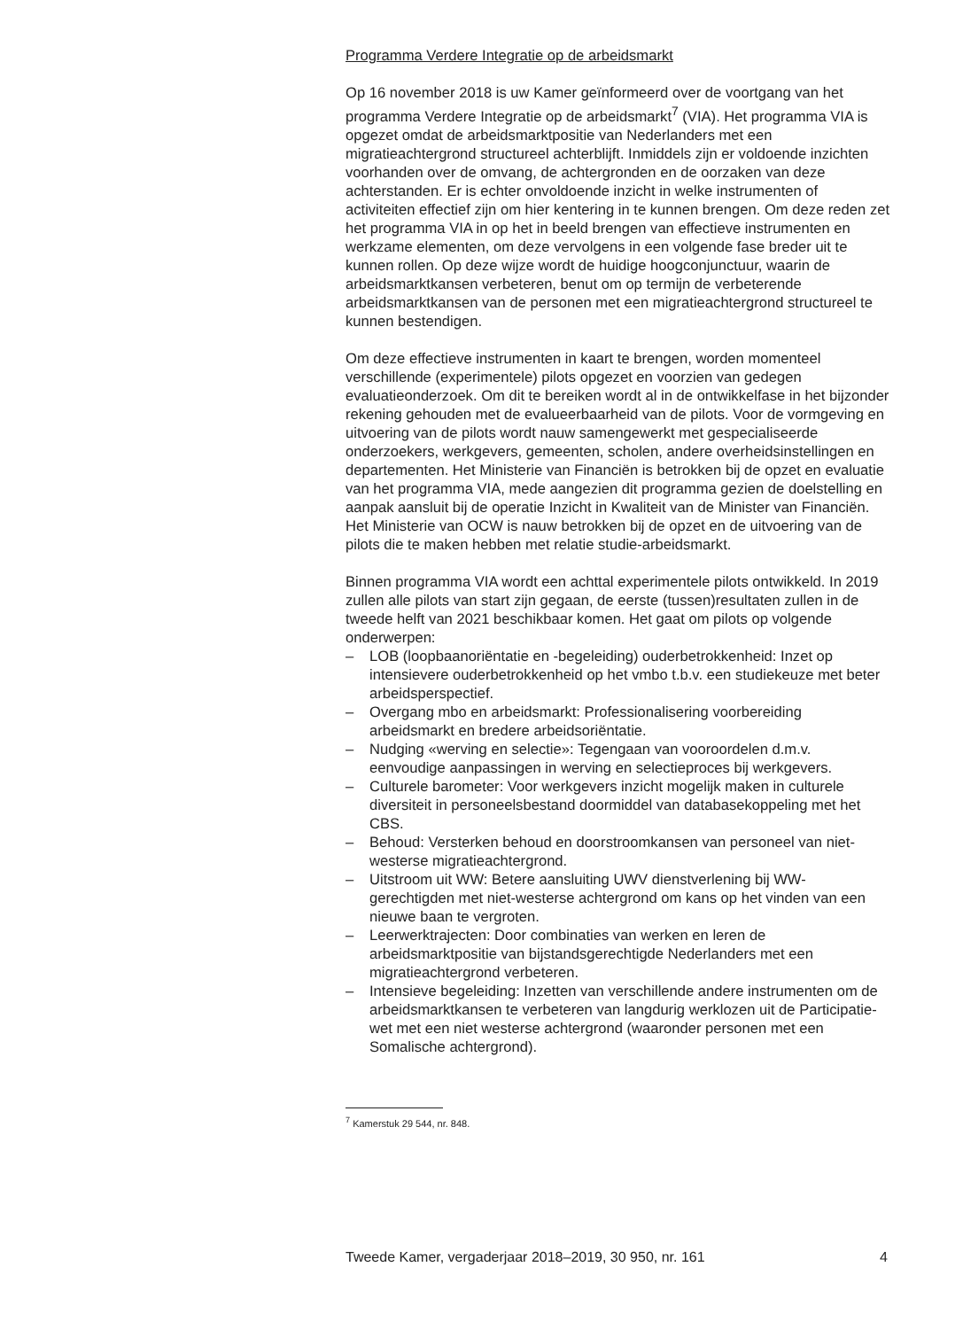Programma Verdere Integratie op de arbeidsmarkt
Op 16 november 2018 is uw Kamer geïnformeerd over de voortgang van het programma Verdere Integratie op de arbeidsmarkt<sup>7</sup> (VIA). Het programma VIA is opgezet omdat de arbeidsmarktpositie van Nederlanders met een migratieachtergrond structureel achterblijft. Inmiddels zijn er voldoende inzichten voorhanden over de omvang, de achtergronden en de oorzaken van deze achterstanden. Er is echter onvoldoende inzicht in welke instrumenten of activiteiten effectief zijn om hier kentering in te kunnen brengen. Om deze reden zet het programma VIA in op het in beeld brengen van effectieve instrumenten en werkzame elementen, om deze vervolgens in een volgende fase breder uit te kunnen rollen. Op deze wijze wordt de huidige hoogconjunctuur, waarin de arbeidsmarktkansen verbeteren, benut om op termijn de verbeterende arbeidsmarktkansen van de personen met een migratieachtergrond structureel te kunnen bestendigen.
Om deze effectieve instrumenten in kaart te brengen, worden momenteel verschillende (experimentele) pilots opgezet en voorzien van gedegen evaluatieonderzoek. Om dit te bereiken wordt al in de ontwikkelfase in het bijzonder rekening gehouden met de evalueerbaarheid van de pilots. Voor de vormgeving en uitvoering van de pilots wordt nauw samengewerkt met gespecialiseerde onderzoekers, werkgevers, gemeenten, scholen, andere overheidsinstellingen en departementen. Het Ministerie van Financiën is betrokken bij de opzet en evaluatie van het programma VIA, mede aangezien dit programma gezien de doelstelling en aanpak aansluit bij de operatie Inzicht in Kwaliteit van de Minister van Financiën. Het Ministerie van OCW is nauw betrokken bij de opzet en de uitvoering van de pilots die te maken hebben met relatie studie-arbeidsmarkt.
Binnen programma VIA wordt een achttal experimentele pilots ontwikkeld. In 2019 zullen alle pilots van start zijn gegaan, de eerste (tussen)resultaten zullen in de tweede helft van 2021 beschikbaar komen. Het gaat om pilots op volgende onderwerpen:
– LOB (loopbaanoriëntatie en -begeleiding) ouderbetrokkenheid: Inzet op intensievere ouderbetrokkenheid op het vmbo t.b.v. een studiekeuze met beter arbeidsperspectief.
– Overgang mbo en arbeidsmarkt: Professionalisering voorbereiding arbeidsmarkt en bredere arbeidsoriëntatie.
– Nudging «werving en selectie»: Tegengaan van vooroordelen d.m.v. eenvoudige aanpassingen in werving en selectieproces bij werkgevers.
– Culturele barometer: Voor werkgevers inzicht mogelijk maken in culturele diversiteit in personeelsbestand doormiddel van databasekoppeling met het CBS.
– Behoud: Versterken behoud en doorstroomkansen van personeel van niet-westerse migratieachtergrond.
– Uitstroom uit WW: Betere aansluiting UWV dienstverlening bij WW-gerechtigden met niet-westerse achtergrond om kans op het vinden van een nieuwe baan te vergroten.
– Leerwerktrajecten: Door combinaties van werken en leren de arbeidsmarktpositie van bijstandsgerechtigde Nederlanders met een migratieachtergrond verbeteren.
– Intensieve begeleiding: Inzetten van verschillende andere instrumenten om de arbeidsmarktkansen te verbeteren van langdurig werklozen uit de Participatie-wet met een niet westerse achtergrond (waaronder personen met een Somalische achtergrond).
<sup>7</sup> Kamerstuk 29 544, nr. 848.
Tweede Kamer, vergaderjaar 2018–2019, 30 950, nr. 161 4